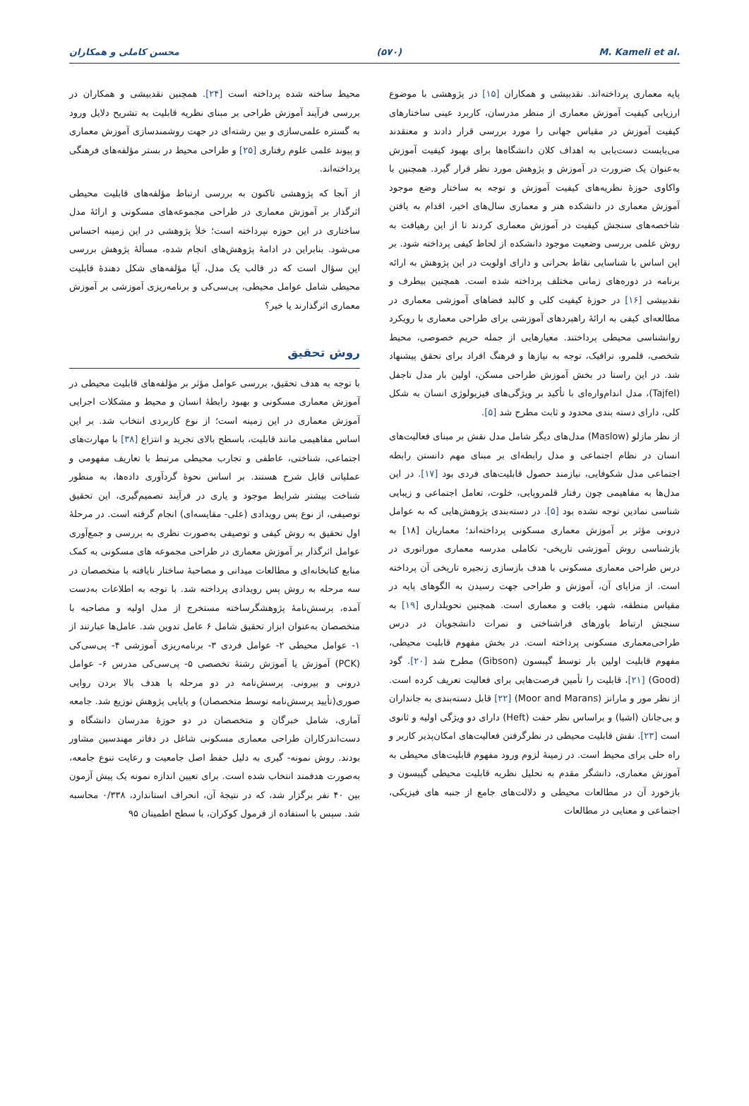محسن کاملی و همکاران (۵۷۰) M. Kameli et al.
پایه معماری پرداخته‌اند. نقدبیشی و همکاران [۱۵] در پژوهشی با موضوع ارزیابی کیفیت آموزش معماری از منظر مدرسان، کاربرد عینی ساختارهای کیفیت آموزش در مقیاس جهانی را مورد بررسی قرار دادند و معتقدند می‌بایست دست‌یابی به اهداف کلان دانشگاه‌ها برای بهبود کیفیت آموزش به‌عنوان یک ضرورت در آموزش و پژوهش مورد نظر قرار گیرد. همچنین با واکاوی حوزهٔ نظریه‌های کیفیت آموزش و توجه به ساختار وضع موجود آموزش معماری در دانشکده هنر و معماری سال‌های اخیر، اقدام به یافتن شاخصه‌های سنجش کیفیت در آموزش معماری کردند تا از این رهیافت به روش علمی بررسی وضعیت موجود دانشکده از لحاظ کیفی پرداخته شود. بر این اساس با شناسایی نقاط بحرانی و دارای اولویت در این پژوهش به ارائه برنامه در دوره‌های زمانی مختلف پرداخته شده است. همچنین بیطرف و نقدبیشی [۱۶] در حوزهٔ کیفیت کلی و کالبد فضاهای آموزشی معماری در مطالعه‌ای کیفی به ارائهٔ راهبردهای آموزشی برای طراحی معماری با رویکرد روانشناسی محیطی پرداختند. معیارهایی از جمله حریم خصوصی، محیط شخصی، قلمرو، ترافیک، توجه به نیازها و فرهنگ افراد برای تحقق پیشنهاد شد. در این راستا در بخش آموزش طراحی مسکن، اولین بار مدل تاجفل (Tajfel)، مدل اندام‌واره‌ای با تأکید بر ویژگی‌های فیزیولوژی انسان به شکل کلی، دارای دسته بندی محدود و ثابت مطرح شد [۵].
از نظر مازلو (Maslow) مدل‌های دیگر شامل مدل نقش بر مبنای فعالیت‌های انسان در نظام اجتماعی و مدل رابطه‌ای بر مبنای مهم دانستن رابطه اجتماعی مدل شکوفایی، نیازمند حصول قابلیت‌های فردی بود [۱۷]. در این مدل‌ها به مفاهیمی چون رفتار قلمروپایی، خلوت، تعامل اجتماعی و زیبایی شناسی نمادین توجه نشده بود [۵]. در دسته‌بندی پژوهش‌هایی که به عوامل درونی مؤثر بر آموزش معماری مسکونی پرداخته‌اند؛ معماریان [۱۸] به بازشناسی روش آموزشی تاریخی- تکاملی مدرسه معماری موراتوری در درس طراحی معماری مسکونی با هدف بازسازی زنجیره تاریخی آن پرداخته است. از مزایای آن، آموزش و طراحی جهت رسیدن به الگوهای پایه در مقیاس منطقه، شهر، بافت و معماری است. همچنین تحویلداری [۱۹] به سنجش ارتباط باورهای فراشناختی و نمرات دانشجویان در درس طراحی‌معماری مسکونی پرداخته است. در بخش مفهوم قابلیت محیطی، مفهوم قابلیت اولین بار توسط گیبسون (Gibson) مطرح شد [۲۰]. گود (Good) [۲۱]، قابلیت را تأمین فرصت‌هایی برای فعالیت تعریف کرده است. از نظر مور و مارانز (Moor and Marans) [۲۲] قابل دسته‌بندی به جانداران و بی‌جانان (اشیا) و براساس نظر حفت (Heft) دارای دو ویژگی اولیه و ثانوی است [۲۳]. نقش قابلیت محیطی در نظرگرفتن فعالیت‌های امکان‌پذیر کاربر و راه حلی برای محیط است. در زمینهٔ لزوم ورود مفهوم قابلیت‌های محیطی به آموزش معماری، دانشگر مقدم به تحلیل نظریه قابلیت محیطی گیبسون و بازخورد آن در مطالعات محیطی و دلالت‌های جامع از جنبه های فیزیکی، اجتماعی و معنایی در مطالعات
محیط ساخته شده پرداخته است [۲۴]. همچنین نقدبیشی و همکاران در بررسی فرآیند آموزش طراحی بر مبنای نظریه قابلیت به تشریح دلایل ورود به گستره علمی‌سازی و بین رشته‌ای در جهت روشمندسازی آموزش معماری و پیوند علمی علوم رفتاری [۲۵] و طراحی محیط در بستر مؤلفه‌های فرهنگی پرداخته‌اند.
از آنجا که پژوهشی تاکنون به بررسی ارتباط مؤلفه‌های قابلیت محیطی اثرگذار بر آموزش معماری در طراحی مجموعه‌های مسکونی و ارائهٔ مدل ساختاری در این حوزه نپرداخته است؛ خلأ پژوهشی در این زمینه احساس می‌شود. بنابراین در ادامهٔ پژوهش‌های انجام شده، مسألهٔ پژوهش بررسی این سؤال است که در قالب یک مدل، آیا مؤلفه‌های شکل دهندهٔ قابلیت محیطی شامل عوامل محیطی، پی‌سی‌کی و برنامه‌ریزی آموزشی بر آموزش معماری اثرگذارند یا خیر؟
روش تحقیق
با توجه به هدف تحقیق، بررسی عوامل مؤثر بر مؤلفه‌های قابلیت محیطی در آموزش معماری مسکونی و بهبود رابطهٔ انسان و محیط و مشکلات اجرایی آموزش معماری در این زمینه است؛ از نوع کاربردی انتخاب شد. بر این اساس مفاهیمی مانند قابلیت، باسطح بالای تجرید و انتزاع [۳۸] با مهارت‌های اجتماعی، شناختی، عاطفی و تجارب محیطی مرتبط با تعاریف مفهومی و عملیاتی قابل شرح هستند. بر اساس نحوهٔ گردآوری داده‌ها، به منظور شناخت بیشتر شرایط موجود و یاری در فرآیند تصمیم‌گیری، این تحقیق توصیفی، از نوع پس رویدادی (علی- مقایسه‌ای) انجام گرفته است. در مرحلهٔ اول تحقیق به روش کیفی و توصیفی به‌صورت نظری به بررسی و جمع‌آوری عوامل اثرگذار بر آموزش معماری در طراحی مجموعه های مسکونی به کمک منابع کتابخانه‌ای و مطالعات میدانی و مصاحبهٔ ساختار نایافته با متخصصان در سه مرحله به روش پس رویدادی پرداخته شد. با توجه به اطلاعات به‌دست آمده، پرسش‌نامهٔ پژوهشگرساخته مستخرج از مدل اولیه و مصاحبه با متخصصان به‌عنوان ابزار تحقیق شامل ۶ عامل تدوین شد. عامل‌ها عبارتند از ۱- عوامل محیطی ۲- عوامل فردی ۳- برنامه‌ریزی آموزشی ۴- پی‌سی‌کی (PCK) آموزش یا آموزش رشتهٔ تخصصی ۵- پی‌سی‌کی مدرس ۶- عوامل درونی و بیرونی. پرسش‌نامه در دو مرحله با هدف بالا بردن روایی صوری(تأیید پرسش‌نامه توسط متخصصان) و پایایی پژوهش توزیع شد. جامعه آماری، شامل خبرگان و متخصصان در دو حوزهٔ مدرسان دانشگاه و دست‌اندرکاران طراحی معماری مسکونی شاغل در دفاتر مهندسین مشاور بودند. روش نمونه- گیری به دلیل حفظ اصل جامعیت و رعایت تنوع جامعه، به‌صورت هدفمند انتخاب شده است. برای تعیین اندازه نمونه یک پیش آزمون بین ۴۰ نفر برگزار شد، که در نتیجهٔ آن، انحراف استاندارد، ۰/۳۳۸ محاسبه شد. سپس با استفاده از فرمول کوکران، با سطح اطمینان ۹۵